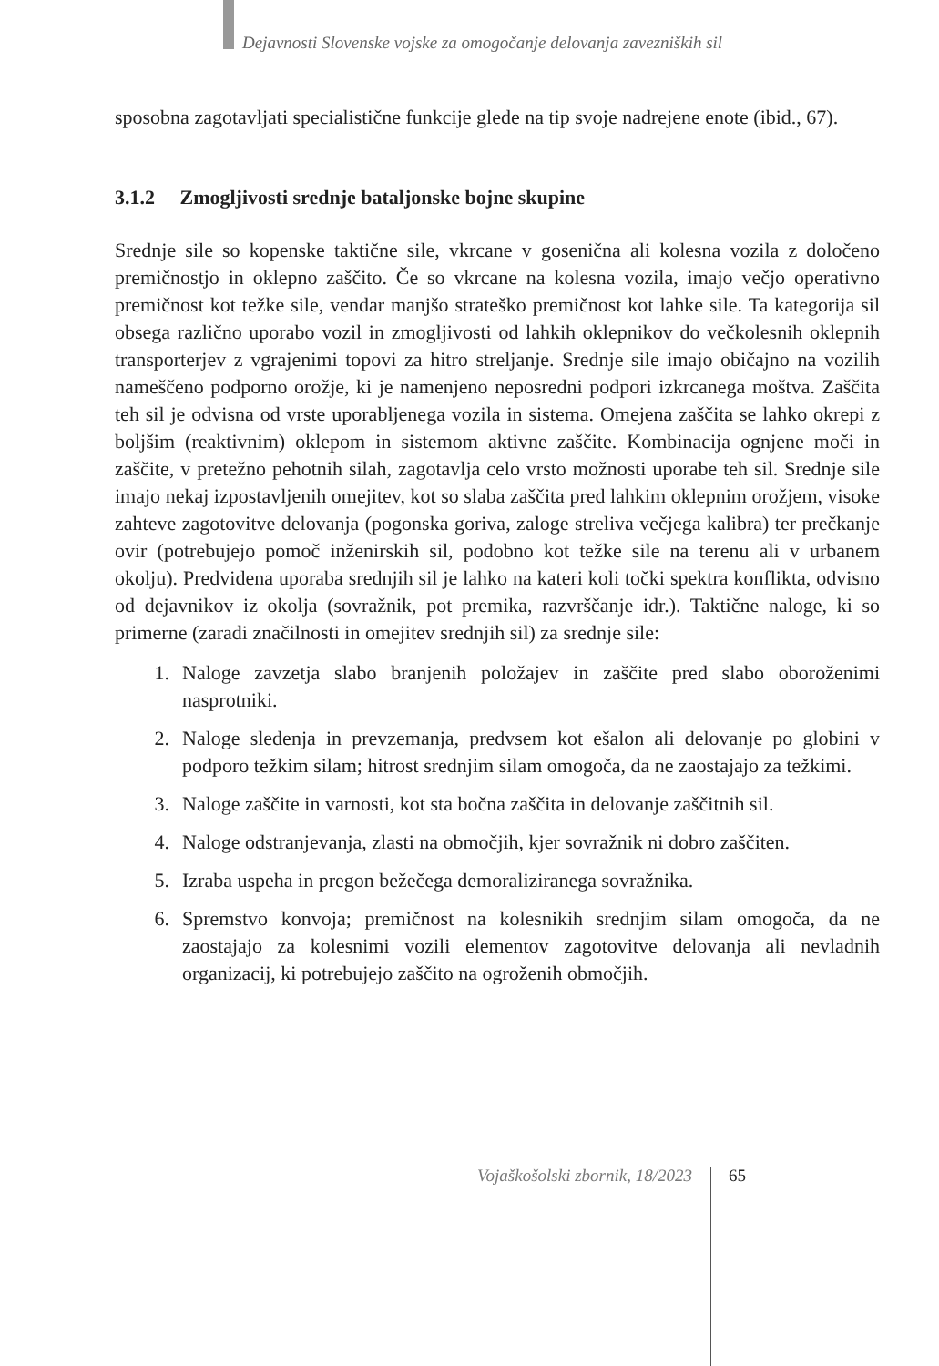Dejavnosti Slovenske vojske za omogočanje delovanja zavezniških sil
sposobna zagotavljati specialistične funkcije glede na tip svoje nadrejene enote (ibid., 67).
3.1.2 Zmogljivosti srednje bataljonske bojne skupine
Srednje sile so kopenske taktične sile, vkrcane v gosenična ali kolesna vozila z določeno premičnostjo in oklepno zaščito. Če so vkrcane na kolesna vozila, imajo večjo operativno premičnost kot težke sile, vendar manjšo strateško premičnost kot lahke sile. Ta kategorija sil obsega različno uporabo vozil in zmogljivosti od lahkih oklepnikov do večkolesnih oklepnih transporterjev z vgrajenimi topovi za hitro streljanje. Srednje sile imajo običajno na vozilih nameščeno podporno orožje, ki je namenjeno neposredni podpori izkrcanega moštva. Zaščita teh sil je odvisna od vrste uporabljenega vozila in sistema. Omejena zaščita se lahko okrepi z boljšim (reaktivnim) oklepom in sistemom aktivne zaščite. Kombinacija ognjene moči in zaščite, v pretežno pehotnih silah, zagotavlja celo vrsto možnosti uporabe teh sil. Srednje sile imajo nekaj izpostavljenih omejitev, kot so slaba zaščita pred lahkim oklepnim orožjem, visoke zahteve zagotovitve delovanja (pogonska goriva, zaloge streliva večjega kalibra) ter prečkanje ovir (potrebujejo pomoč inženirskih sil, podobno kot težke sile na terenu ali v urbanem okolju). Predvidena uporaba srednjih sil je lahko na kateri koli točki spektra konflikta, odvisno od dejavnikov iz okolja (sovražnik, pot premika, razvrščanje idr.). Taktične naloge, ki so primerne (zaradi značilnosti in omejitev srednjih sil) za srednje sile:
1. Naloge zavzetja slabo branjenih položajev in zaščite pred slabo oboroženimi nasprotniki.
2. Naloge sledenja in prevzemanja, predvsem kot ešalon ali delovanje po globini v podporo težkim silam; hitrost srednjim silam omogoča, da ne zaostajajo za težkimi.
3. Naloge zaščite in varnosti, kot sta bočna zaščita in delovanje zaščitnih sil.
4. Naloge odstranjevanja, zlasti na območjih, kjer sovražnik ni dobro zaščiten.
5. Izraba uspeha in pregon bežečega demoraliziranega sovražnika.
6. Spremstvo konvoja; premičnost na kolesnikih srednjim silam omogoča, da ne zaostajajo za kolesnimi vozili elementov zagotovitve delovanja ali nevladnih organizacij, ki potrebujejo zaščito na ogroženih območjih.
Vojaškošolski zbornik, 18/2023 65